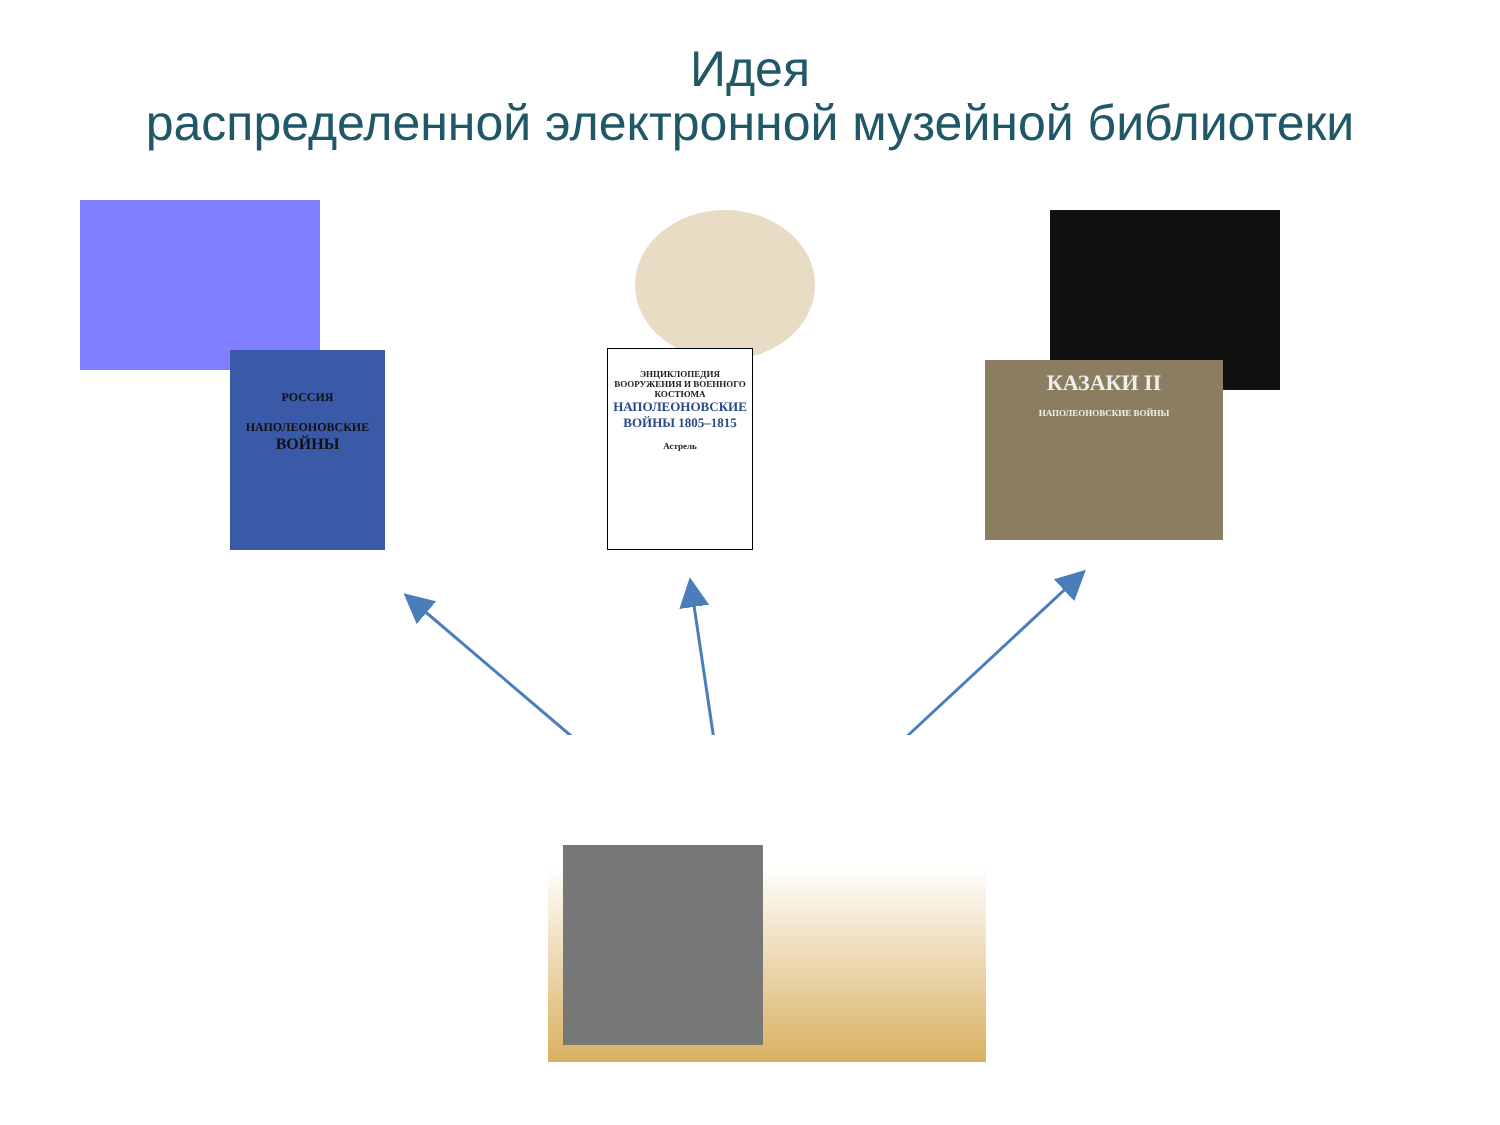Идея
распределенной электронной музейной библиотеки
РОССИЯ
НАПОЛЕОНОВСКИЕ
ВОЙНЫ
ЭНЦИКЛОПЕДИЯ ВООРУЖЕНИЯ И ВОЕННОГО КОСТЮМА
НАПОЛЕОНОВСКИЕ ВОЙНЫ 1805–1815
Астрель
КАЗАКИ II
НАПОЛЕОНОВСКИЕ ВОЙНЫ